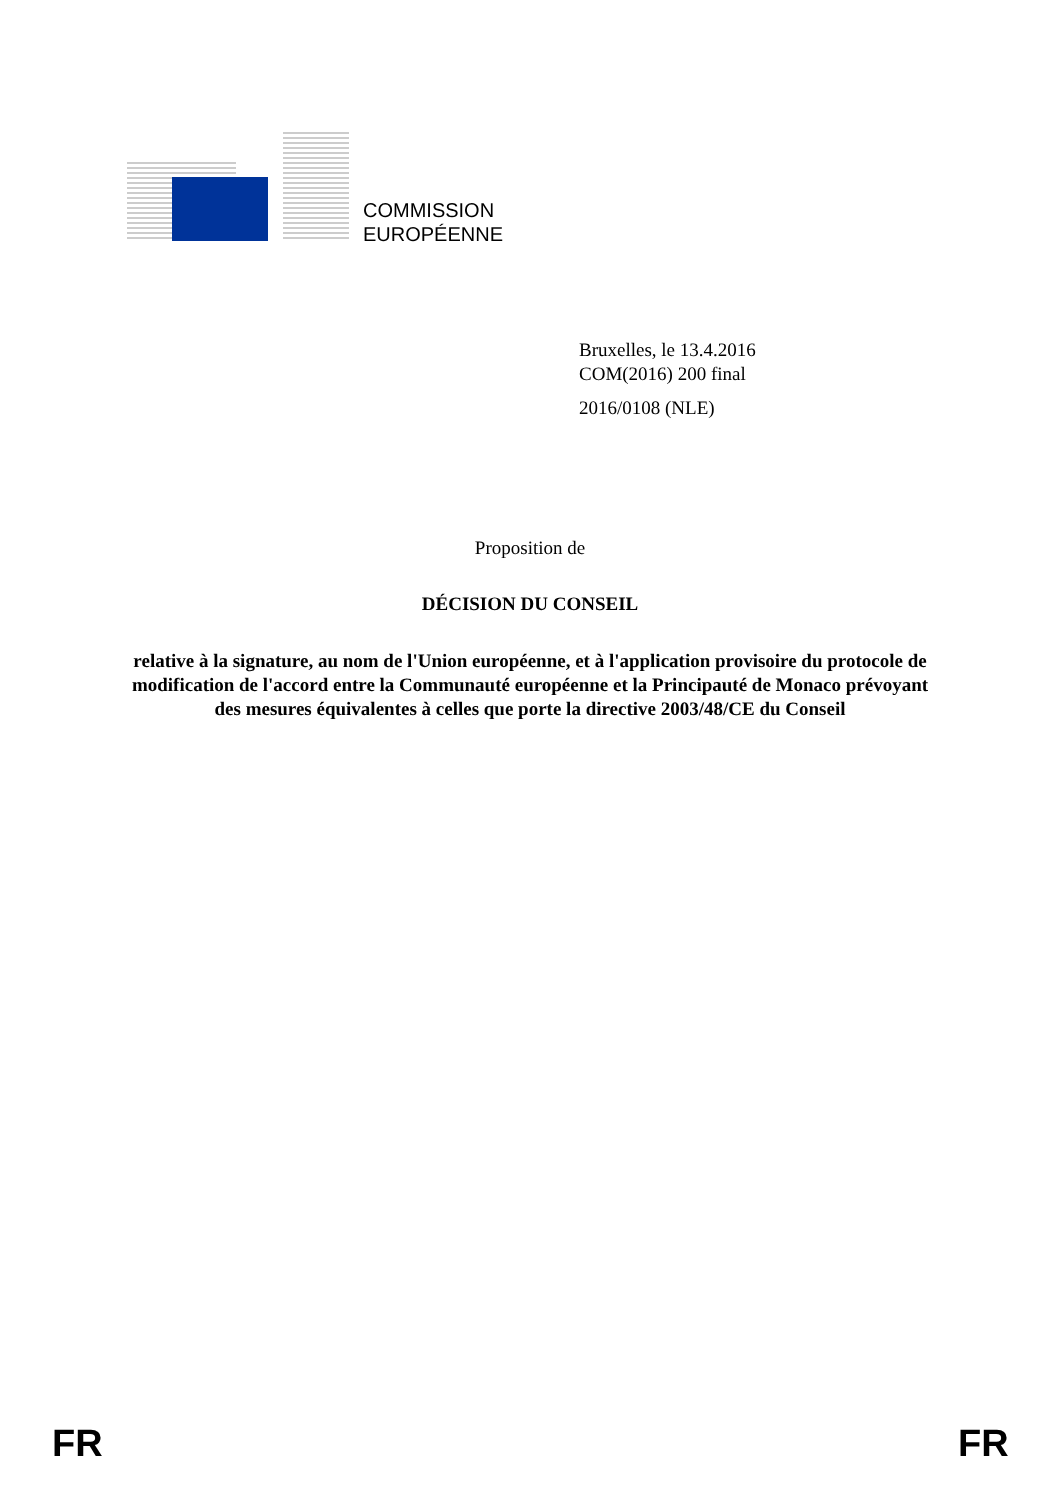COMMISSION
EUROPÉENNE
Bruxelles, le 13.4.2016
COM(2016) 200 final
2016/0108 (NLE)
Proposition de
DÉCISION DU CONSEIL
relative à la signature, au nom de l'Union européenne, et à l'application provisoire du protocole de modification de l'accord entre la Communauté européenne et la Principauté de Monaco prévoyant des mesures équivalentes à celles que porte la directive 2003/48/CE du Conseil
FR FR